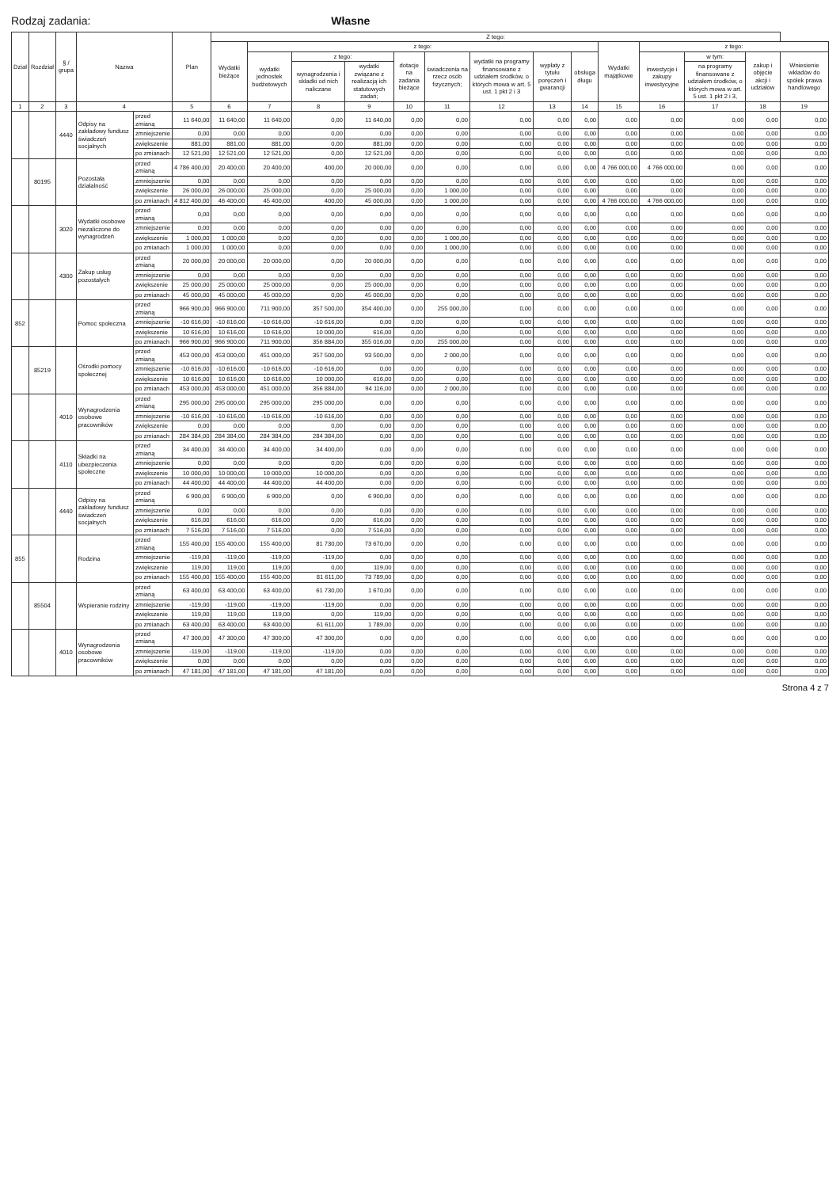Rodzaj zadania: Własne
| Dział | Rozdział | § / grupa | Nazwa | | Plan | Z tego: | | | | | | | | | | | | | |
| --- | --- | --- | --- | --- | --- | --- | --- | --- | --- | --- | --- | --- | --- | --- | --- | --- | --- | --- | --- |
| | | | | | | Wydatki bieżące | z tego: | | | | | | | | Wydatki majątkowe | z tego: | | | |
| | | | | | | | wydatki jednostek budżetowych | z tego: | | dotacje na zadania bieżące | świadczenia na rzecz osób fizycznych; | wydatki na programy finansowane z udziałem środków, o których mowa w art. 5 ust. 1 pkt 2 i 3 | wypłaty z tytułu poręczeń i gwarancji | obsługa długu | | inwestycje i zakupy inwestycyjne | w tym: | zakup i objęcie akcji i udziałów | Wniesienie wkładów do spółek prawa handlowego |
| | | | | | | | | wynagrodzenia i składki od nich naliczane | wydatki związane z realizacją ich statutowych zadań; | | | | | | | | na programy finansowane z udziałem środków, o których mowa w art. 5 ust. 1 pkt 2 i 3, | | |
| 1 | 2 | 3 | 4 | | 5 | 6 | 7 | 8 | 9 | 10 | 11 | 12 | 13 | 14 | 15 | 16 | 17 | 18 | 19 |
| | | 4440 | Odpisy na zakładowy fundusz świadczeń socjalnych | przed zmianą | 11 640,00 | 11 640,00 | 11 640,00 | 0,00 | 11 640,00 | 0,00 | 0,00 | 0,00 | 0,00 | 0,00 | 0,00 | 0,00 | 0,00 | 0,00 | 0,00 |
| | | | | zmniejszenie | 0,00 | 0,00 | 0,00 | 0,00 | 0,00 | 0,00 | 0,00 | 0,00 | 0,00 | 0,00 | 0,00 | 0,00 | 0,00 | 0,00 | 0,00 |
| | | | | zwiększenie | 881,00 | 881,00 | 881,00 | 0,00 | 881,00 | 0,00 | 0,00 | 0,00 | 0,00 | 0,00 | 0,00 | 0,00 | 0,00 | 0,00 | 0,00 |
| | | | | po zmianach | 12 521,00 | 12 521,00 | 12 521,00 | 0,00 | 12 521,00 | 0,00 | 0,00 | 0,00 | 0,00 | 0,00 | 0,00 | 0,00 | 0,00 | 0,00 | 0,00 |
| | 80195 | | Pozostała działalność | przed zmianą | 4 786 400,00 | 20 400,00 | 20 400,00 | 400,00 | 20 000,00 | 0,00 | 0,00 | 0,00 | 0,00 | 0,00 | 4 766 000,00 | 4 766 000,00 | 0,00 | 0,00 | 0,00 |
| | | | | zmniejszenie | 0,00 | 0,00 | 0,00 | 0,00 | 0,00 | 0,00 | 0,00 | 0,00 | 0,00 | 0,00 | 0,00 | 0,00 | 0,00 | 0,00 | 0,00 |
| | | | | zwiększenie | 26 000,00 | 26 000,00 | 25 000,00 | 0,00 | 25 000,00 | 0,00 | 1 000,00 | 0,00 | 0,00 | 0,00 | 0,00 | 0,00 | 0,00 | 0,00 | 0,00 |
| | | | | po zmianach | 4 812 400,00 | 46 400,00 | 45 400,00 | 400,00 | 45 000,00 | 0,00 | 1 000,00 | 0,00 | 0,00 | 0,00 | 4 766 000,00 | 4 766 000,00 | 0,00 | 0,00 | 0,00 |
| | | 3020 | Wydatki osobowe niezaliczone do wynagrodzeń | przed zmianą | 0,00 | 0,00 | 0,00 | 0,00 | 0,00 | 0,00 | 0,00 | 0,00 | 0,00 | 0,00 | 0,00 | 0,00 | 0,00 | 0,00 | 0,00 |
| | | | | zmniejszenie | 0,00 | 0,00 | 0,00 | 0,00 | 0,00 | 0,00 | 0,00 | 0,00 | 0,00 | 0,00 | 0,00 | 0,00 | 0,00 | 0,00 | 0,00 |
| | | | | zwiększenie | 1 000,00 | 1 000,00 | 0,00 | 0,00 | 0,00 | 0,00 | 1 000,00 | 0,00 | 0,00 | 0,00 | 0,00 | 0,00 | 0,00 | 0,00 | 0,00 |
| | | | | po zmianach | 1 000,00 | 1 000,00 | 0,00 | 0,00 | 0,00 | 0,00 | 1 000,00 | 0,00 | 0,00 | 0,00 | 0,00 | 0,00 | 0,00 | 0,00 | 0,00 |
| | | 4300 | Zakup usług pozostałych | przed zmianą | 20 000,00 | 20 000,00 | 20 000,00 | 0,00 | 20 000,00 | 0,00 | 0,00 | 0,00 | 0,00 | 0,00 | 0,00 | 0,00 | 0,00 | 0,00 | 0,00 |
| | | | | zmniejszenie | 0,00 | 0,00 | 0,00 | 0,00 | 0,00 | 0,00 | 0,00 | 0,00 | 0,00 | 0,00 | 0,00 | 0,00 | 0,00 | 0,00 | 0,00 |
| | | | | zwiększenie | 25 000,00 | 25 000,00 | 25 000,00 | 0,00 | 25 000,00 | 0,00 | 0,00 | 0,00 | 0,00 | 0,00 | 0,00 | 0,00 | 0,00 | 0,00 | 0,00 |
| | | | | po zmianach | 45 000,00 | 45 000,00 | 45 000,00 | 0,00 | 45 000,00 | 0,00 | 0,00 | 0,00 | 0,00 | 0,00 | 0,00 | 0,00 | 0,00 | 0,00 | 0,00 |
| 852 | | | Pomoc społeczna | przed zmianą | 966 900,00 | 966 900,00 | 711 900,00 | 357 500,00 | 354 400,00 | 0,00 | 255 000,00 | 0,00 | 0,00 | 0,00 | 0,00 | 0,00 | 0,00 | 0,00 | 0,00 |
| | | | | zmniejszenie | -10 616,00 | -10 616,00 | -10 616,00 | -10 616,00 | 0,00 | 0,00 | 0,00 | 0,00 | 0,00 | 0,00 | 0,00 | 0,00 | 0,00 | 0,00 | 0,00 |
| | | | | zwiększenie | 10 616,00 | 10 616,00 | 10 616,00 | 10 000,00 | 616,00 | 0,00 | 0,00 | 0,00 | 0,00 | 0,00 | 0,00 | 0,00 | 0,00 | 0,00 | 0,00 |
| | | | | po zmianach | 966 900,00 | 966 900,00 | 711 900,00 | 356 884,00 | 355 016,00 | 0,00 | 255 000,00 | 0,00 | 0,00 | 0,00 | 0,00 | 0,00 | 0,00 | 0,00 | 0,00 |
| | 85219 | | Ośrodki pomocy społecznej | przed zmianą | 453 000,00 | 453 000,00 | 451 000,00 | 357 500,00 | 93 500,00 | 0,00 | 2 000,00 | 0,00 | 0,00 | 0,00 | 0,00 | 0,00 | 0,00 | 0,00 | 0,00 |
| | | | | zmniejszenie | -10 616,00 | -10 616,00 | -10 616,00 | -10 616,00 | 0,00 | 0,00 | 0,00 | 0,00 | 0,00 | 0,00 | 0,00 | 0,00 | 0,00 | 0,00 | 0,00 |
| | | | | zwiększenie | 10 616,00 | 10 616,00 | 10 616,00 | 10 000,00 | 616,00 | 0,00 | 0,00 | 0,00 | 0,00 | 0,00 | 0,00 | 0,00 | 0,00 | 0,00 | 0,00 |
| | | | | po zmianach | 453 000,00 | 453 000,00 | 451 000,00 | 356 884,00 | 94 116,00 | 0,00 | 2 000,00 | 0,00 | 0,00 | 0,00 | 0,00 | 0,00 | 0,00 | 0,00 | 0,00 |
| | | 4010 | Wynagrodzenia osobowe pracowników | przed zmianą | 295 000,00 | 295 000,00 | 295 000,00 | 295 000,00 | 0,00 | 0,00 | 0,00 | 0,00 | 0,00 | 0,00 | 0,00 | 0,00 | 0,00 | 0,00 | 0,00 |
| | | | | zmniejszenie | -10 616,00 | -10 616,00 | -10 616,00 | -10 616,00 | 0,00 | 0,00 | 0,00 | 0,00 | 0,00 | 0,00 | 0,00 | 0,00 | 0,00 | 0,00 | 0,00 |
| | | | | zwiększenie | 0,00 | 0,00 | 0,00 | 0,00 | 0,00 | 0,00 | 0,00 | 0,00 | 0,00 | 0,00 | 0,00 | 0,00 | 0,00 | 0,00 | 0,00 |
| | | | | po zmianach | 284 384,00 | 284 384,00 | 284 384,00 | 284 384,00 | 0,00 | 0,00 | 0,00 | 0,00 | 0,00 | 0,00 | 0,00 | 0,00 | 0,00 | 0,00 | 0,00 |
| | | 4110 | Składki na ubezpieczenia społeczne | przed zmianą | 34 400,00 | 34 400,00 | 34 400,00 | 34 400,00 | 0,00 | 0,00 | 0,00 | 0,00 | 0,00 | 0,00 | 0,00 | 0,00 | 0,00 | 0,00 | 0,00 |
| | | | | zmniejszenie | 0,00 | 0,00 | 0,00 | 0,00 | 0,00 | 0,00 | 0,00 | 0,00 | 0,00 | 0,00 | 0,00 | 0,00 | 0,00 | 0,00 | 0,00 |
| | | | | zwiększenie | 10 000,00 | 10 000,00 | 10 000,00 | 10 000,00 | 0,00 | 0,00 | 0,00 | 0,00 | 0,00 | 0,00 | 0,00 | 0,00 | 0,00 | 0,00 | 0,00 |
| | | | | po zmianach | 44 400,00 | 44 400,00 | 44 400,00 | 44 400,00 | 0,00 | 0,00 | 0,00 | 0,00 | 0,00 | 0,00 | 0,00 | 0,00 | 0,00 | 0,00 | 0,00 |
| | | 4440 | Odpisy na zakładowy fundusz świadczeń socjalnych | przed zmianą | 6 900,00 | 6 900,00 | 6 900,00 | 0,00 | 6 900,00 | 0,00 | 0,00 | 0,00 | 0,00 | 0,00 | 0,00 | 0,00 | 0,00 | 0,00 | 0,00 |
| | | | | zmniejszenie | 0,00 | 0,00 | 0,00 | 0,00 | 0,00 | 0,00 | 0,00 | 0,00 | 0,00 | 0,00 | 0,00 | 0,00 | 0,00 | 0,00 | 0,00 |
| | | | | zwiększenie | 616,00 | 616,00 | 616,00 | 0,00 | 616,00 | 0,00 | 0,00 | 0,00 | 0,00 | 0,00 | 0,00 | 0,00 | 0,00 | 0,00 | 0,00 |
| | | | | po zmianach | 7 516,00 | 7 516,00 | 7 516,00 | 0,00 | 7 516,00 | 0,00 | 0,00 | 0,00 | 0,00 | 0,00 | 0,00 | 0,00 | 0,00 | 0,00 | 0,00 |
| 855 | | | Rodzina | przed zmianą | 155 400,00 | 155 400,00 | 155 400,00 | 81 730,00 | 73 670,00 | 0,00 | 0,00 | 0,00 | 0,00 | 0,00 | 0,00 | 0,00 | 0,00 | 0,00 | 0,00 |
| | | | | zmniejszenie | -119,00 | -119,00 | -119,00 | -119,00 | 0,00 | 0,00 | 0,00 | 0,00 | 0,00 | 0,00 | 0,00 | 0,00 | 0,00 | 0,00 | 0,00 |
| | | | | zwiększenie | 119,00 | 119,00 | 119,00 | 0,00 | 119,00 | 0,00 | 0,00 | 0,00 | 0,00 | 0,00 | 0,00 | 0,00 | 0,00 | 0,00 | 0,00 |
| | | | | po zmianach | 155 400,00 | 155 400,00 | 155 400,00 | 81 611,00 | 73 789,00 | 0,00 | 0,00 | 0,00 | 0,00 | 0,00 | 0,00 | 0,00 | 0,00 | 0,00 | 0,00 |
| | 85504 | | Wspieranie rodziny | przed zmianą | 63 400,00 | 63 400,00 | 63 400,00 | 61 730,00 | 1 670,00 | 0,00 | 0,00 | 0,00 | 0,00 | 0,00 | 0,00 | 0,00 | 0,00 | 0,00 | 0,00 |
| | | | | zmniejszenie | -119,00 | -119,00 | -119,00 | -119,00 | 0,00 | 0,00 | 0,00 | 0,00 | 0,00 | 0,00 | 0,00 | 0,00 | 0,00 | 0,00 | 0,00 |
| | | | | zwiększenie | 119,00 | 119,00 | 119,00 | 0,00 | 119,00 | 0,00 | 0,00 | 0,00 | 0,00 | 0,00 | 0,00 | 0,00 | 0,00 | 0,00 | 0,00 |
| | | | | po zmianach | 63 400,00 | 63 400,00 | 63 400,00 | 61 611,00 | 1 789,00 | 0,00 | 0,00 | 0,00 | 0,00 | 0,00 | 0,00 | 0,00 | 0,00 | 0,00 | 0,00 |
| | | 4010 | Wynagrodzenia osobowe pracowników | przed zmianą | 47 300,00 | 47 300,00 | 47 300,00 | 47 300,00 | 0,00 | 0,00 | 0,00 | 0,00 | 0,00 | 0,00 | 0,00 | 0,00 | 0,00 | 0,00 | 0,00 |
| | | | | zmniejszenie | -119,00 | -119,00 | -119,00 | -119,00 | 0,00 | 0,00 | 0,00 | 0,00 | 0,00 | 0,00 | 0,00 | 0,00 | 0,00 | 0,00 | 0,00 |
| | | | | zwiększenie | 0,00 | 0,00 | 0,00 | 0,00 | 0,00 | 0,00 | 0,00 | 0,00 | 0,00 | 0,00 | 0,00 | 0,00 | 0,00 | 0,00 | 0,00 |
| | | | | po zmianach | 47 181,00 | 47 181,00 | 47 181,00 | 47 181,00 | 0,00 | 0,00 | 0,00 | 0,00 | 0,00 | 0,00 | 0,00 | 0,00 | 0,00 | 0,00 | 0,00 |
Strona 4 z 7